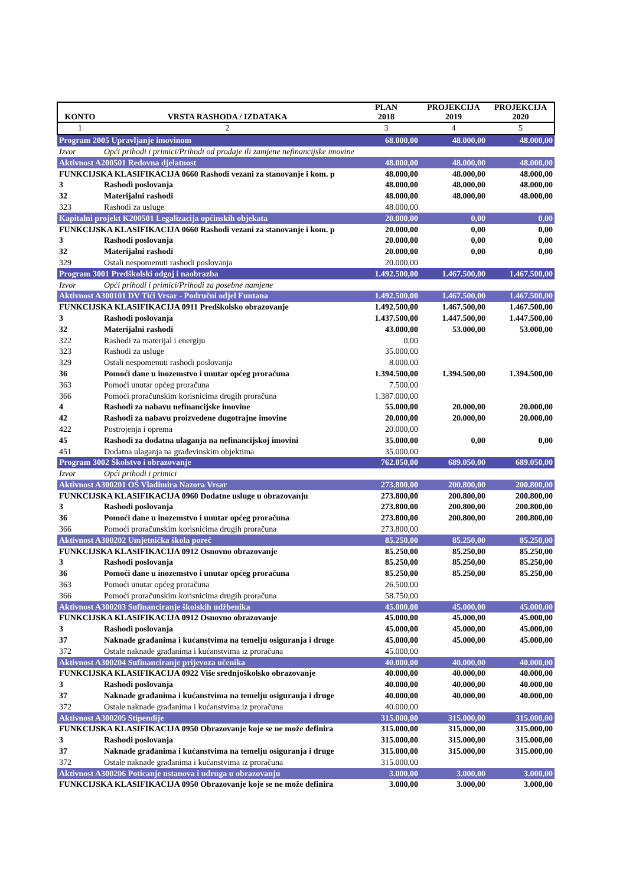| KONTO | VRSTA RASHODA / IZDATAKA | PLAN 2018 | PROJEKCIJA 2019 | PROJEKCIJA 2020 |
| --- | --- | --- | --- | --- |
| 1 | 2 | 3 | 4 | 5 |
| Program 2005 Upravljanje imovinom | | 68.000,00 | 48.000,00 | 48.000,00 |
| Izvor | Opći prihodi i primici/Prihodi od prodaje ili zamjene nefinancijske imovine | | | |
| Aktivnost A200501 Redovna djelatnost | | 48.000,00 | 48.000,00 | 48.000,00 |
| FUNKCIJSKA KLASIFIKACIJA 0660 Rashodi vezani za stanovanje i kom. p | | 48.000,00 | 48.000,00 | 48.000,00 |
| 3 | Rashodi poslovanja | 48.000,00 | 48.000,00 | 48.000,00 |
| 32 | Materijalni rashodi | 48.000,00 | 48.000,00 | 48.000,00 |
| 323 | Rashodi za usluge | 48.000,00 | | |
| Kapitalni projekt K200501 Legalizacija općinskih objekata | | 20.000,00 | 0,00 | 0,00 |
| FUNKCIJSKA KLASIFIKACIJA 0660 Rashodi vezani za stanovanje i kom. p | | 20.000,00 | 0,00 | 0,00 |
| 3 | Rashodi poslovanja | 20.000,00 | 0,00 | 0,00 |
| 32 | Materijalni rashodi | 20.000,00 | 0,00 | 0,00 |
| 329 | Ostali nespomenuti rashodi poslovanja | 20.000,00 | | |
| Program 3001 Predškolski odgoj i naobrazba | | 1.492.500,00 | 1.467.500,00 | 1.467.500,00 |
| Izvor | Opći prihodi i primici/Prihodi za posebne namjene | | | |
| Aktivnost A300101 DV Tići Vrsar - Područni odjel Funtana | | 1.492.500,00 | 1.467.500,00 | 1.467.500,00 |
| FUNKCIJSKA KLASIFIKACIJA 0911 Predškolsko obrazovanje | | 1.492.500,00 | 1.467.500,00 | 1.467.500,00 |
| 3 | Rashodi poslovanja | 1.437.500,00 | 1.447.500,00 | 1.447.500,00 |
| 32 | Materijalni rashodi | 43.000,00 | 53.000,00 | 53.000,00 |
| 322 | Rashodi za materijal i energiju | 0,00 | | |
| 323 | Rashodi za usluge | 35.000,00 | | |
| 329 | Ostali nespomenuti rashodi poslovanja | 8.000,00 | | |
| 36 | Pomoći dane u inozemstvo i unutar općeg proračuna | 1.394.500,00 | 1.394.500,00 | 1.394.500,00 |
| 363 | Pomoći unutar općeg proračuna | 7.500,00 | | |
| 366 | Pomoći proračunskim korisnicima drugih proračuna | 1.387.000,00 | | |
| 4 | Rashodi za nabavu nefinancijske imovine | 55.000,00 | 20.000,00 | 20.000,00 |
| 42 | Rashodi za nabavu proizvedene dugotrajne imovine | 20.000,00 | 20.000,00 | 20.000,00 |
| 422 | Postrojenja i oprema | 20.000,00 | | |
| 45 | Rashodi za dodatna ulaganja na nefinancijskoj imovini | 35.000,00 | 0,00 | 0,00 |
| 451 | Dodatna ulaganja na građevinskim objektima | 35.000,00 | | |
| Program 3002 Školstvo i obrazovanje | | 762.050,00 | 689.050,00 | 689.050,00 |
| Izvor | Opći prihodi i primici | | | |
| Aktivnost A300201 OŠ Vladimira Nazora Vrsar | | 273.800,00 | 200.800,00 | 200.800,00 |
| FUNKCIJSKA KLASIFIKACIJA 0960 Dodatne usluge u obrazovanju | | 273.800,00 | 200.800,00 | 200.800,00 |
| 3 | Rashodi poslovanja | 273.800,00 | 200.800,00 | 200.800,00 |
| 36 | Pomoći dane u inozemstvo i unutar općeg proračuna | 273.800,00 | 200.800,00 | 200.800,00 |
| 366 | Pomoći proračunskim korisnicima drugih proračuna | 273.800,00 | | |
| Aktivnost A300202 Umjetnička škola poreč | | 85.250,00 | 85.250,00 | 85.250,00 |
| FUNKCIJSKA KLASIFIKACIJA 0912 Osnovno obrazovanje | | 85.250,00 | 85.250,00 | 85.250,00 |
| 3 | Rashodi poslovanja | 85.250,00 | 85.250,00 | 85.250,00 |
| 36 | Pomoći dane u inozemstvo i unutar općeg proračuna | 85.250,00 | 85.250,00 | 85.250,00 |
| 363 | Pomoći unutar općeg proračuna | 26.500,00 | | |
| 366 | Pomoći proračunskim korisnicima drugih proračuna | 58.750,00 | | |
| Aktivnost A300203 Sufinanciranje školskih udžbenika | | 45.000,00 | 45.000,00 | 45.000,00 |
| FUNKCIJSKA KLASIFIKACIJA 0912 Osnovno obrazovanje | | 45.000,00 | 45.000,00 | 45.000,00 |
| 3 | Rashodi poslovanja | 45.000,00 | 45.000,00 | 45.000,00 |
| 37 | Naknade građanima i kućanstvima na temelju osiguranja i druge | 45.000,00 | 45.000,00 | 45.000,00 |
| 372 | Ostale naknade građanima i kućanstvima iz proračuna | 45.000,00 | | |
| Aktivnost A300204 Sufinanciranje prijevoza učenika | | 40.000,00 | 40.000,00 | 40.000,00 |
| FUNKCIJSKA KLASIFIKACIJA 0922 Više srednjoškolsko obrazovanje | | 40.000,00 | 40.000,00 | 40.000,00 |
| 3 | Rashodi poslovanja | 40.000,00 | 40.000,00 | 40.000,00 |
| 37 | Naknade građanima i kućanstvima na temelju osiguranja i druge | 40.000,00 | 40.000,00 | 40.000,00 |
| 372 | Ostale naknade građanima i kućanstvima iz proračuna | 40.000,00 | | |
| Aktivnost A300205 Stipendije | | 315.000,00 | 315.000,00 | 315.000,00 |
| FUNKCIJSKA KLASIFIKACIJA 0950 Obrazovanje koje se ne može definira | | 315.000,00 | 315.000,00 | 315.000,00 |
| 3 | Rashodi poslovanja | 315.000,00 | 315.000,00 | 315.000,00 |
| 37 | Naknade građanima i kućanstvima na temelju osiguranja i druge | 315.000,00 | 315.000,00 | 315.000,00 |
| 372 | Ostale naknade građanima i kućanstvima iz proračuna | 315.000,00 | | |
| Aktivnost A300206 Poticanje ustanova i udruga u obrazovanju | | 3.000,00 | 3.000,00 | 3.000,00 |
| FUNKCIJSKA KLASIFIKACIJA 0950 Obrazovanje koje se ne može definira | | 3.000,00 | 3.000,00 | 3.000,00 |